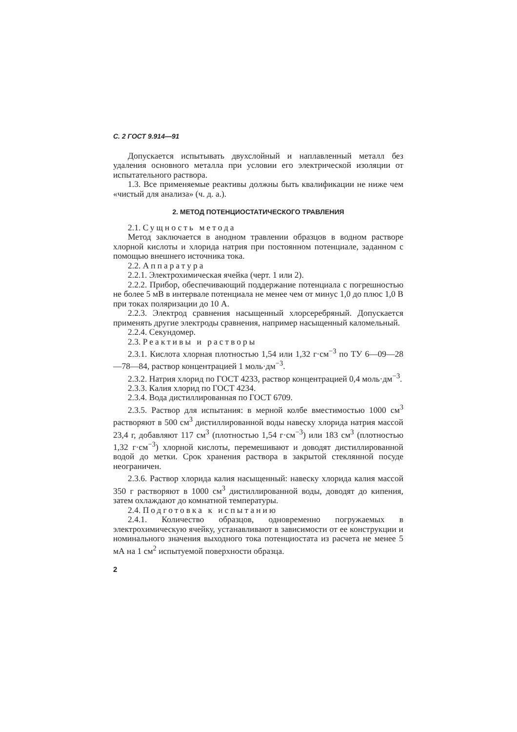С. 2 ГОСТ 9.914—91
Допускается испытывать двухслойный и наплавленный металл без удаления основного металла при условии его электрической изоляции от испытательного раствора.
1.3. Все применяемые реактивы должны быть квалификации не ниже чем «чистый для анализа» (ч. д. а.).
2. МЕТОД ПОТЕНЦИОСТАТИЧЕСКОГО ТРАВЛЕНИЯ
2.1. Сущность метода
Метод заключается в анодном травлении образцов в водном растворе хлорной кислоты и хлорида натрия при постоянном потенциале, заданном с помощью внешнего источника тока.
2.2. Аппаратура
2.2.1. Электрохимическая ячейка (черт. 1 или 2).
2.2.2. Прибор, обеспечивающий поддержание потенциала с погрешностью не более 5 мВ в интервале потенциала не менее чем от минус 1,0 до плюс 1,0 В при токах поляризации до 10 А.
2.2.3. Электрод сравнения насыщенный хлорсеребряный. Допускается применять другие электроды сравнения, например насыщенный каломельный.
2.2.4. Секундомер.
2.3. Реактивы и растворы
2.3.1. Кислота хлорная плотностью 1,54 или 1,32 г·см<sup>−3</sup> по ТУ 6—09—28—78—84, раствор концентрацией 1 моль·дм<sup>−3</sup>.
2.3.2. Натрия хлорид по ГОСТ 4233, раствор концентрацией 0,4 моль·дм<sup>−3</sup>.
2.3.3. Калия хлорид по ГОСТ 4234.
2.3.4. Вода дистиллированная по ГОСТ 6709.
2.3.5. Раствор для испытания: в мерной колбе вместимостью 1000 см<sup>3</sup> растворяют в 500 см<sup>3</sup> дистиллированной воды навеску хлорида натрия массой 23,4 г, добавляют 117 см<sup>3</sup> (плотностью 1,54 г·см<sup>−3</sup>) или 183 см<sup>3</sup> (плотностью 1,32 г·см<sup>−3</sup>) хлорной кислоты, перемешивают и доводят дистиллированной водой до метки. Срок хранения раствора в закрытой стеклянной посуде неограничен.
2.3.6. Раствор хлорида калия насыщенный: навеску хлорида калия массой 350 г растворяют в 1000 см<sup>3</sup> дистиллированной воды, доводят до кипения, затем охлаждают до комнатной температуры.
2.4. Подготовка к испытанию
2.4.1. Количество образцов, одновременно погружаемых в электрохимическую ячейку, устанавливают в зависимости от ее конструкции и номинального значения выходного тока потенциостата из расчета не менее 5 мА на 1 см<sup>2</sup> испытуемой поверхности образца.
2